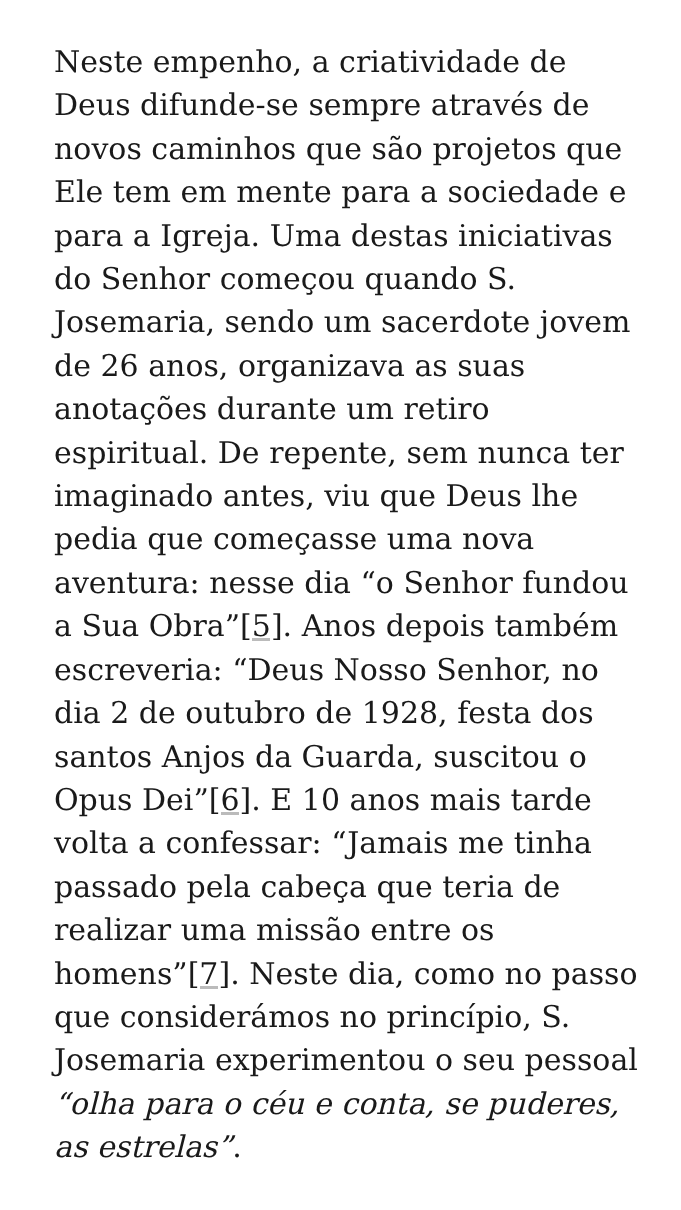Neste empenho, a criatividade de Deus difunde-se sempre através de novos caminhos que são projetos que Ele tem em mente para a sociedade e para a Igreja. Uma destas iniciativas do Senhor começou quando S. Josemaria, sendo um sacerdote jovem de 26 anos, organizava as suas anotações durante um retiro espiritual. De repente, sem nunca ter imaginado antes, viu que Deus lhe pedia que começasse uma nova aventura: nesse dia “o Senhor fundou a Sua Obra”[5]. Anos depois também escreveria: “Deus Nosso Senhor, no dia 2 de outubro de 1928, festa dos santos Anjos da Guarda, suscitou o Opus Dei”[6]. E 10 anos mais tarde volta a confessar: “Jamais me tinha passado pela cabeça que teria de realizar uma missão entre os homens”[7]. Neste dia, como no passo que considerámos no princípio, S. Josemaria experimentou o seu pessoal “olha para o céu e conta, se puderes, as estrelas”.